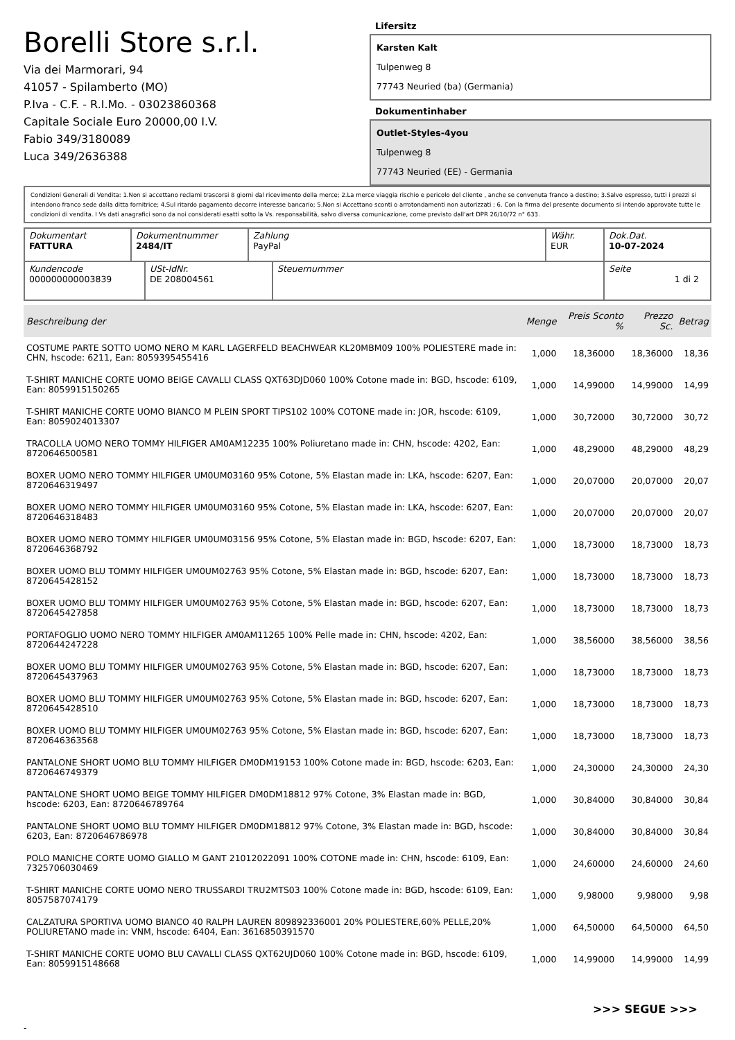Borelli Store s.r.l.
Via dei Marmorari, 94
41057 - Spilamberto (MO)
P.Iva - C.F. - R.I.Mo. - 03023860368
Capitale Sociale Euro 20000,00 I.V.
Fabio 349/3180089
Luca 349/2636388
Lifersitz
Karsten Kalt
Tulpenweg 8
77743 Neuried (ba) (Germania)
Dokumentinhaber
Outlet-Styles-4you
Tulpenweg 8
77743 Neuried (EE) - Germania
Condizioni Generali di Vendita: 1.Non si accettano reclami trascorsi 8 giorni dal ricevimento della merce; 2.La merce viaggia rischio e pericolo del cliente , anche se convenuta franco a destino; 3.Salvo espresso, tutti i prezzi si intendono franco sede dalla ditta fornitrice; 4.Sul ritardo pagamento decorre interesse bancario; 5.Non si Accettano sconti o arrotondamenti non autorizzati ; 6. Con la firma del presente documento si intendo approvate tutte le condizioni di vendita. I Vs dati anagrafici sono da noi considerati esatti sotto la Vs. responsabilità, salvo diversa comunicazione, come previsto dall'art DPR 26/10/72 n° 633.
| Dokumentart FATTURA | Dokumentnummer 2484/IT | Zahlung PayPal | Währ. EUR | Dok.Dat. 10-07-2024 |
| Kundencode 000000000003839 | USt-IdNr. DE 208004561 | Steuernummer | Seite 1 di 2 |
| Beschreibung der | Menge | Preis Sconto % | Prezzo Sc. | Betrag |
| --- | --- | --- | --- | --- |
| COSTUME PARTE SOTTO UOMO NERO M KARL LAGERFELD BEACHWEAR KL20MBM09 100% POLIESTERE made in: CHN, hscode: 6211, Ean: 8059395455416 | 1,000 | 18,36000 | 18,36000 | 18,36 |
| T-SHIRT MANICHE CORTE UOMO BEIGE CAVALLI CLASS QXT63DJD060 100% Cotone made in: BGD, hscode: 6109, Ean: 8059915150265 | 1,000 | 14,99000 | 14,99000 | 14,99 |
| T-SHIRT MANICHE CORTE UOMO BIANCO M PLEIN SPORT TIPS102 100% COTONE made in: JOR, hscode: 6109, Ean: 8059024013307 | 1,000 | 30,72000 | 30,72000 | 30,72 |
| TRACOLLA UOMO NERO TOMMY HILFIGER AM0AM12235 100% Poliuretano made in: CHN, hscode: 4202, Ean: 8720646500581 | 1,000 | 48,29000 | 48,29000 | 48,29 |
| BOXER UOMO NERO TOMMY HILFIGER UM0UM03160 95% Cotone, 5% Elastan made in: LKA, hscode: 6207, Ean: 8720646319497 | 1,000 | 20,07000 | 20,07000 | 20,07 |
| BOXER UOMO NERO TOMMY HILFIGER UM0UM03160 95% Cotone, 5% Elastan made in: LKA, hscode: 6207, Ean: 8720646318483 | 1,000 | 20,07000 | 20,07000 | 20,07 |
| BOXER UOMO NERO TOMMY HILFIGER UM0UM03156 95% Cotone, 5% Elastan made in: BGD, hscode: 6207, Ean: 8720646368792 | 1,000 | 18,73000 | 18,73000 | 18,73 |
| BOXER UOMO BLU TOMMY HILFIGER UM0UM02763 95% Cotone, 5% Elastan made in: BGD, hscode: 6207, Ean: 8720645428152 | 1,000 | 18,73000 | 18,73000 | 18,73 |
| BOXER UOMO BLU TOMMY HILFIGER UM0UM02763 95% Cotone, 5% Elastan made in: BGD, hscode: 6207, Ean: 8720645427858 | 1,000 | 18,73000 | 18,73000 | 18,73 |
| PORTAFOGLIO UOMO NERO TOMMY HILFIGER AM0AM11265 100% Pelle made in: CHN, hscode: 4202, Ean: 8720644247228 | 1,000 | 38,56000 | 38,56000 | 38,56 |
| BOXER UOMO BLU TOMMY HILFIGER UM0UM02763 95% Cotone, 5% Elastan made in: BGD, hscode: 6207, Ean: 8720645437963 | 1,000 | 18,73000 | 18,73000 | 18,73 |
| BOXER UOMO BLU TOMMY HILFIGER UM0UM02763 95% Cotone, 5% Elastan made in: BGD, hscode: 6207, Ean: 8720645428510 | 1,000 | 18,73000 | 18,73000 | 18,73 |
| BOXER UOMO BLU TOMMY HILFIGER UM0UM02763 95% Cotone, 5% Elastan made in: BGD, hscode: 6207, Ean: 8720646363568 | 1,000 | 18,73000 | 18,73000 | 18,73 |
| PANTALONE SHORT UOMO BLU TOMMY HILFIGER DM0DM19153 100% Cotone made in: BGD, hscode: 6203, Ean: 8720646749379 | 1,000 | 24,30000 | 24,30000 | 24,30 |
| PANTALONE SHORT UOMO BEIGE TOMMY HILFIGER DM0DM18812 97% Cotone, 3% Elastan made in: BGD, hscode: 6203, Ean: 8720646789764 | 1,000 | 30,84000 | 30,84000 | 30,84 |
| PANTALONE SHORT UOMO BLU TOMMY HILFIGER DM0DM18812 97% Cotone, 3% Elastan made in: BGD, hscode: 6203, Ean: 8720646786978 | 1,000 | 30,84000 | 30,84000 | 30,84 |
| POLO MANICHE CORTE UOMO GIALLO M GANT 21012022091 100% COTONE made in: CHN, hscode: 6109, Ean: 7325706030469 | 1,000 | 24,60000 | 24,60000 | 24,60 |
| T-SHIRT MANICHE CORTE UOMO NERO TRUSSARDI TRU2MTS03 100% Cotone made in: BGD, hscode: 6109, Ean: 8057587074179 | 1,000 | 9,98000 | 9,98000 | 9,98 |
| CALZATURA SPORTIVA UOMO BIANCO 40 RALPH LAUREN 809892336001 20% POLIESTERE,60% PELLE,20% POLIURETANO made in: VNM, hscode: 6404, Ean: 3616850391570 | 1,000 | 64,50000 | 64,50000 | 64,50 |
| T-SHIRT MANICHE CORTE UOMO BLU CAVALLI CLASS QXT62UJD060 100% Cotone made in: BGD, hscode: 6109, Ean: 8059915148668 | 1,000 | 14,99000 | 14,99000 | 14,99 |
>>> SEGUE >>>
-